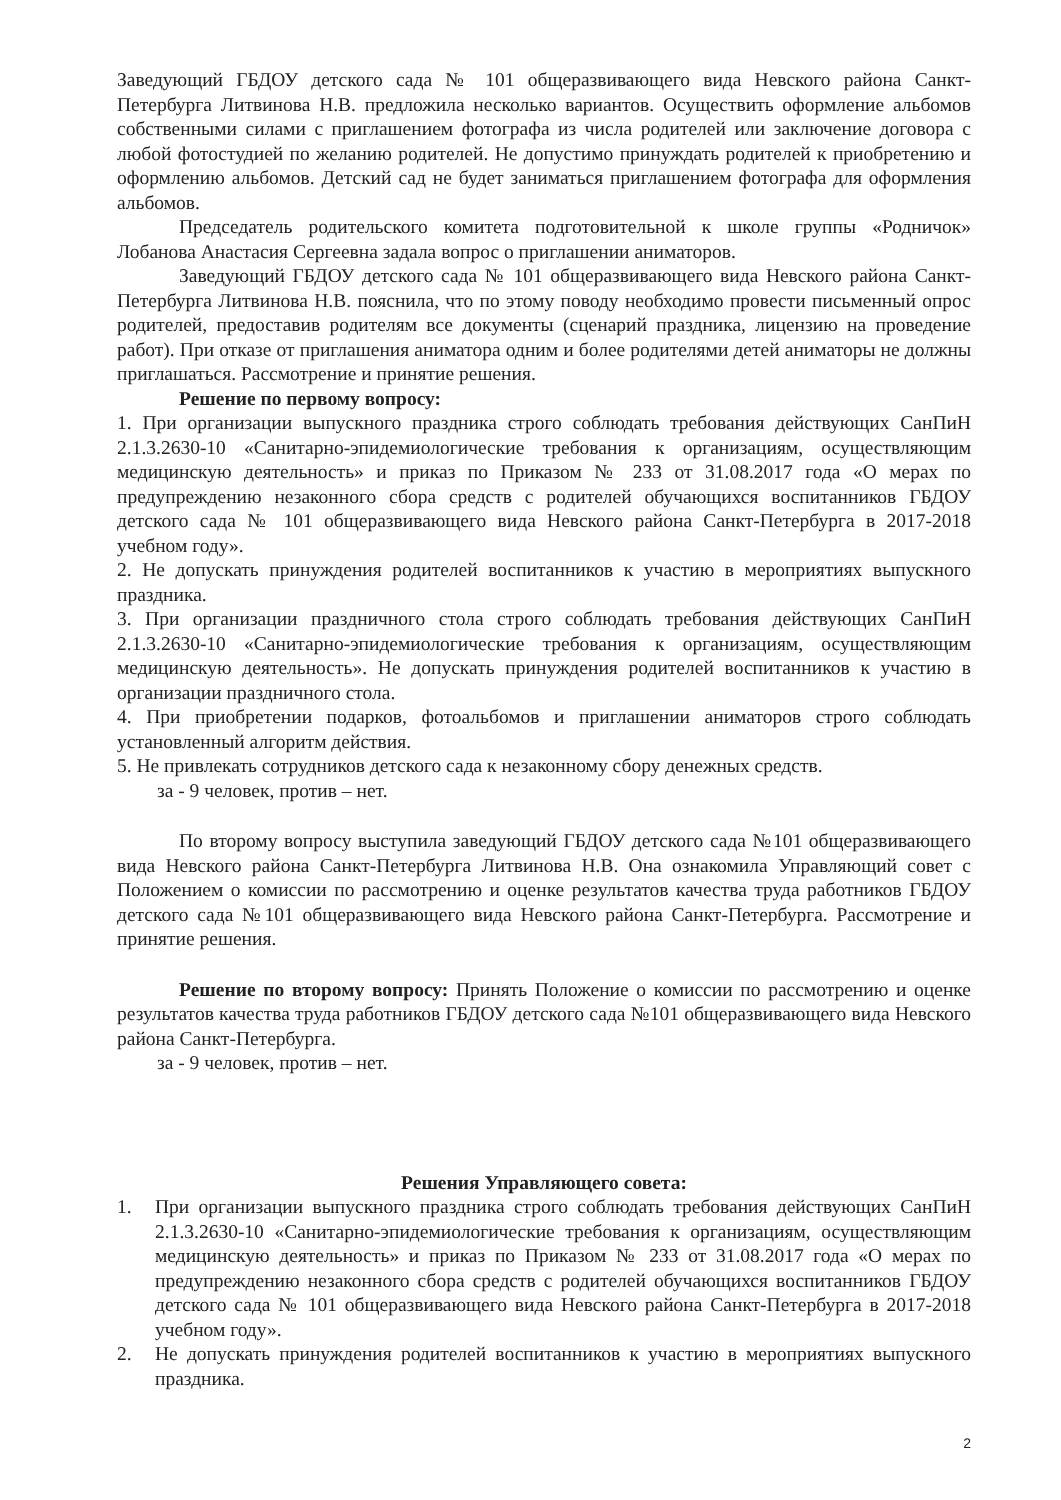Заведующий ГБДОУ детского сада № 101 общеразвивающего вида Невского района Санкт-Петербурга Литвинова Н.В. предложила несколько вариантов. Осуществить оформление альбомов собственными силами с приглашением фотографа из числа родителей или заключение договора с любой фотостудией по желанию родителей. Не допустимо принуждать родителей к приобретению и оформлению альбомов. Детский сад не будет заниматься приглашением фотографа для оформления альбомов.
Председатель родительского комитета подготовительной к школе группы «Родничок» Лобанова Анастасия Сергеевна задала вопрос о приглашении аниматоров.
Заведующий ГБДОУ детского сада № 101 общеразвивающего вида Невского района Санкт-Петербурга Литвинова Н.В. пояснила, что по этому поводу необходимо провести письменный опрос родителей, предоставив родителям все документы (сценарий праздника, лицензию на проведение работ). При отказе от приглашения аниматора одним и более родителями детей аниматоры не должны приглашаться. Рассмотрение и принятие решения.
Решение по первому вопросу:
1. При организации выпускного праздника строго соблюдать требования действующих СанПиН 2.1.3.2630-10 «Санитарно-эпидемиологические требования к организациям, осуществляющим медицинскую деятельность» и приказ по Приказом № 233 от 31.08.2017 года «О мерах по предупреждению незаконного сбора средств с родителей обучающихся воспитанников ГБДОУ детского сада № 101 общеразвивающего вида Невского района Санкт-Петербурга в 2017-2018 учебном году».
2. Не допускать принуждения родителей воспитанников к участию в мероприятиях выпускного праздника.
3. При организации праздничного стола строго соблюдать требования действующих СанПиН 2.1.3.2630-10 «Санитарно-эпидемиологические требования к организациям, осуществляющим медицинскую деятельность». Не допускать принуждения родителей воспитанников к участию в организации праздничного стола.
4. При приобретении подарков, фотоальбомов и приглашении аниматоров строго соблюдать установленный алгоритм действия.
5. Не привлекать сотрудников детского сада к незаконному сбору денежных средств.
за - 9 человек, против – нет.
По второму вопросу выступила заведующий ГБДОУ детского сада №101 общеразвивающего вида Невского района Санкт-Петербурга Литвинова Н.В. Она ознакомила Управляющий совет с Положением о комиссии по рассмотрению и оценке результатов качества труда работников ГБДОУ детского сада №101 общеразвивающего вида Невского района Санкт-Петербурга. Рассмотрение и принятие решения.
Решение по второму вопросу: Принять Положение о комиссии по рассмотрению и оценке результатов качества труда работников ГБДОУ детского сада №101 общеразвивающего вида Невского района Санкт-Петербурга.
за - 9 человек, против – нет.
Решения Управляющего совета:
1. При организации выпускного праздника строго соблюдать требования действующих СанПиН 2.1.3.2630-10 «Санитарно-эпидемиологические требования к организациям, осуществляющим медицинскую деятельность» и приказ по Приказом № 233 от 31.08.2017 года «О мерах по предупреждению незаконного сбора средств с родителей обучающихся воспитанников ГБДОУ детского сада № 101 общеразвивающего вида Невского района Санкт-Петербурга в 2017-2018 учебном году».
2. Не допускать принуждения родителей воспитанников к участию в мероприятиях выпускного праздника.
2